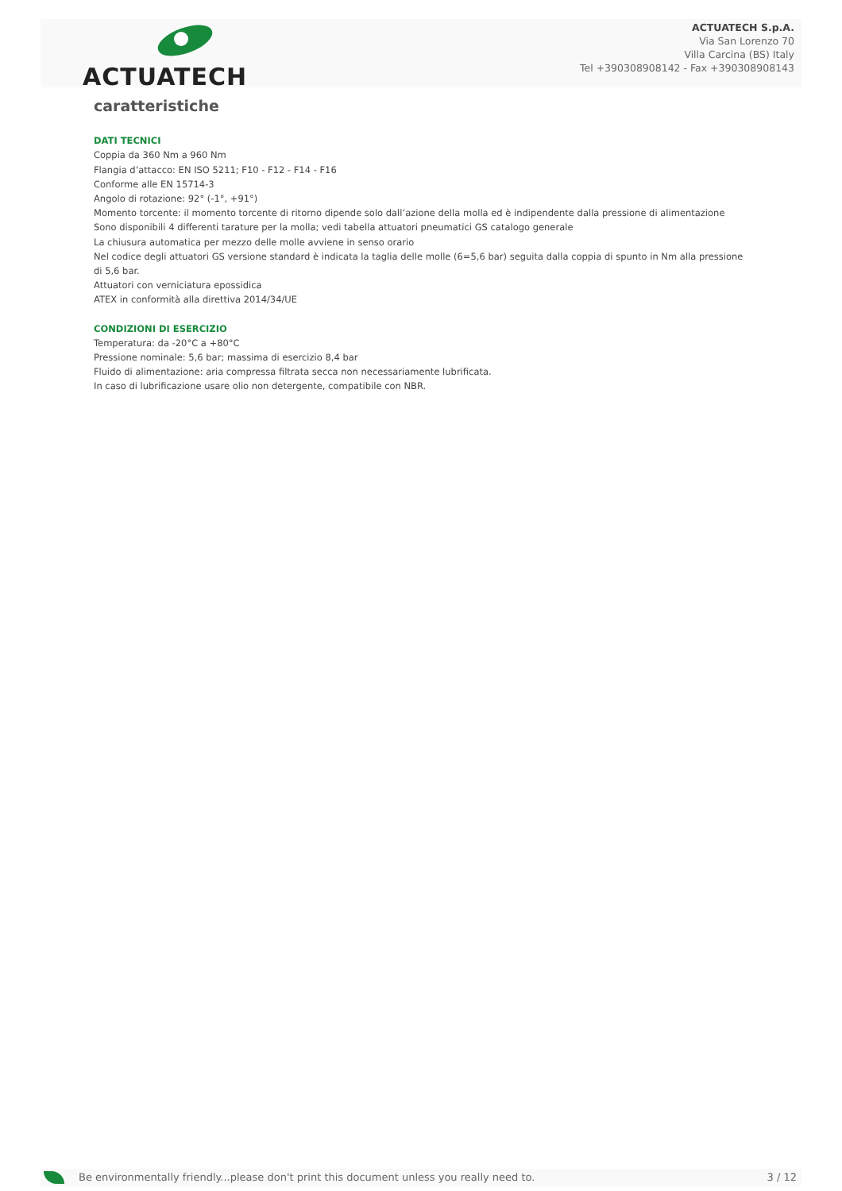ACTUATECH
ACTUATECH S.p.A.
Via San Lorenzo 70
Villa Carcina (BS) Italy
Tel +390308908142 - Fax +390308908143
caratteristiche
DATI TECNICI
Coppia da 360 Nm a 960 Nm
Flangia d’attacco: EN ISO 5211; F10 - F12 - F14 - F16
Conforme alle EN 15714-3
Angolo di rotazione: 92° (-1°, +91°)
Momento torcente: il momento torcente di ritorno dipende solo dall’azione della molla ed è indipendente dalla pressione di alimentazione
Sono disponibili 4 differenti tarature per la molla; vedi tabella attuatori pneumatici GS catalogo generale
La chiusura automatica per mezzo delle molle avviene in senso orario
Nel codice degli attuatori GS versione standard è indicata la taglia delle molle (6=5,6 bar) seguita dalla coppia di spunto in Nm alla pressione di 5,6 bar.
Attuatori con verniciatura epossidica
ATEX in conformità alla direttiva 2014/34/UE
CONDIZIONI DI ESERCIZIO
Temperatura: da -20°C a +80°C
Pressione nominale: 5,6 bar; massima di esercizio 8,4 bar
Fluido di alimentazione: aria compressa filtrata secca non necessariamente lubrificata.
In caso di lubrificazione usare olio non detergente, compatibile con NBR.
Be environmentally friendly...please don't print this document unless you really need to. 3 / 12